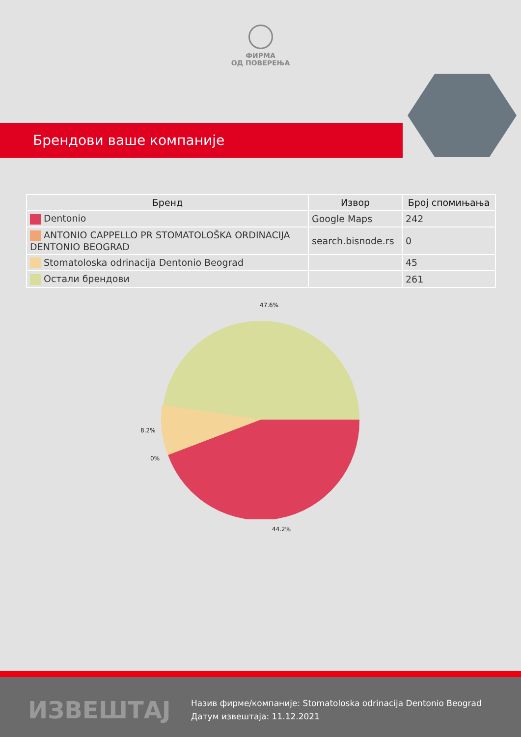ФИРМА
ОД ПОВЕРЕЊА
Брендови ваше компаније
| Бренд | Извор | Број спомињања |
| --- | --- | --- |
| Dentonio | Google Maps | 242 |
| ANTONIO CAPPELLO PR STOMATOLOŠKA ORDINACIJA DENTONIO BEOGRAD | search.bisnode.rs | 0 |
| Stomatoloska odrinacija Dentonio Beograd | | 45 |
| Остали брендови | | 261 |
47.6%
8.2%
0%
44.2%
ИЗВЕШТАЈ
Назив фирме/компаније: Stomatoloska odrinacija Dentonio Beograd
Датум извештаја: 11.12.2021